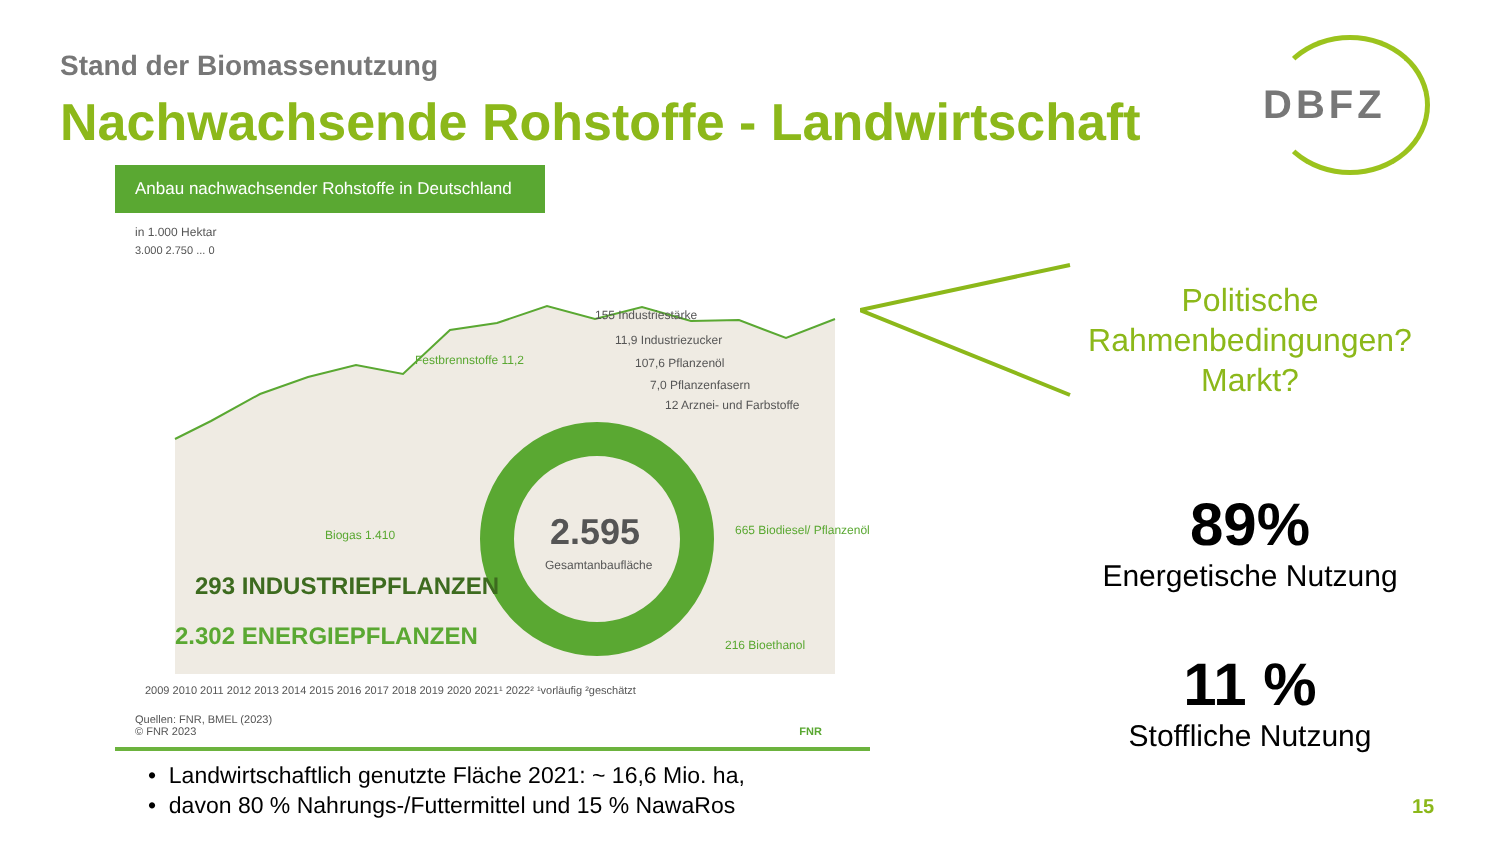Stand der Biomassenutzung
Nachwachsende Rohstoffe - Landwirtschaft
DBFZ
Anbau nachwachsender Rohstoffe in Deutschland
in 1.000 Hektar
3.000 2.750 ... 0
2.595
Gesamtanbaufläche
Biogas 1.410
665 Biodiesel/ Pflanzenöl
216 Bioethanol
Festbrennstoffe 11,2
155 Industriestärke
11,9 Industriezucker
107,6 Pflanzenöl
7,0 Pflanzenfasern
12 Arznei- und Farbstoffe
293 INDUSTRIEPFLANZEN
2.302 ENERGIEPFLANZEN
2009 2010 2011 2012 2013 2014 2015 2016 2017 2018 2019 2020 2021¹ 2022² ¹vorläufig ²geschätzt
Quellen: FNR, BMEL (2023)
© FNR 2023 FNR
Politische
Rahmenbedingungen?
Markt?
89%
Energetische Nutzung
11 %
Stoffliche Nutzung
• Landwirtschaftlich genutzte Fläche 2021: ~ 16,6 Mio. ha,
• davon 80 % Nahrungs-/Futtermittel und 15 % NawaRos
15